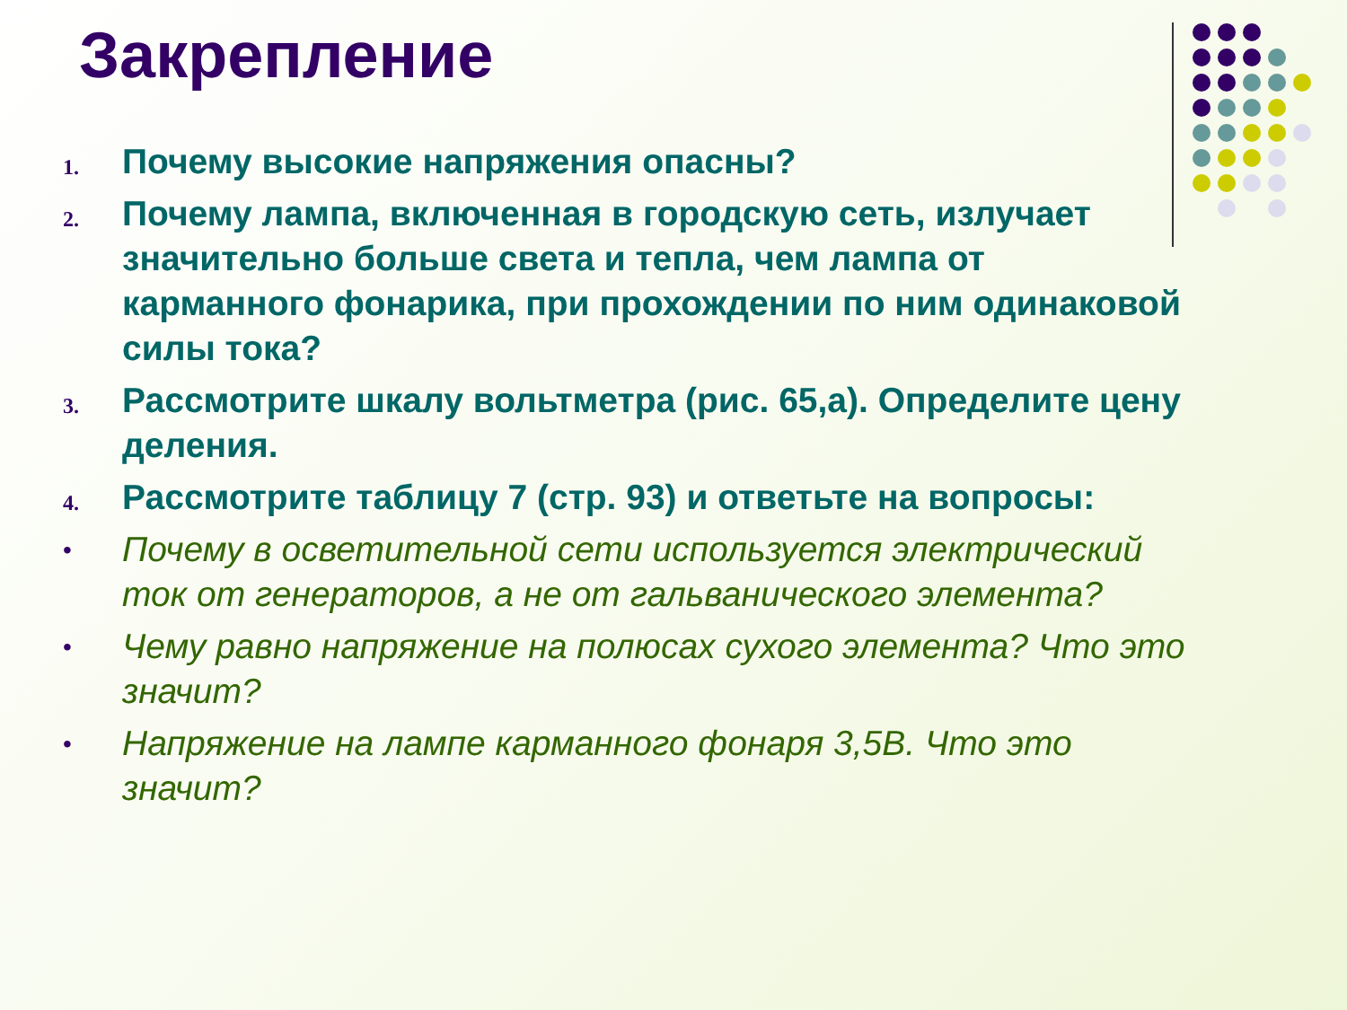Закрепление
1.
Почему высокие напряжения опасны?
2.
Почему лампа, включенная в городскую сеть, излучает значительно больше света и тепла, чем лампа от карманного фонарика, при прохождении по ним одинаковой силы тока?
3.
Рассмотрите шкалу вольтметра (рис. 65,а). Определите цену деления.
4.
Рассмотрите таблицу 7 (стр. 93) и ответьте на вопросы:
•
Почему в осветительной сети используется электрический ток от генераторов, а не от гальванического элемента?
•
Чему равно напряжение на полюсах сухого элемента? Что это значит?
•
Напряжение на лампе карманного фонаря 3,5В. Что это значит?